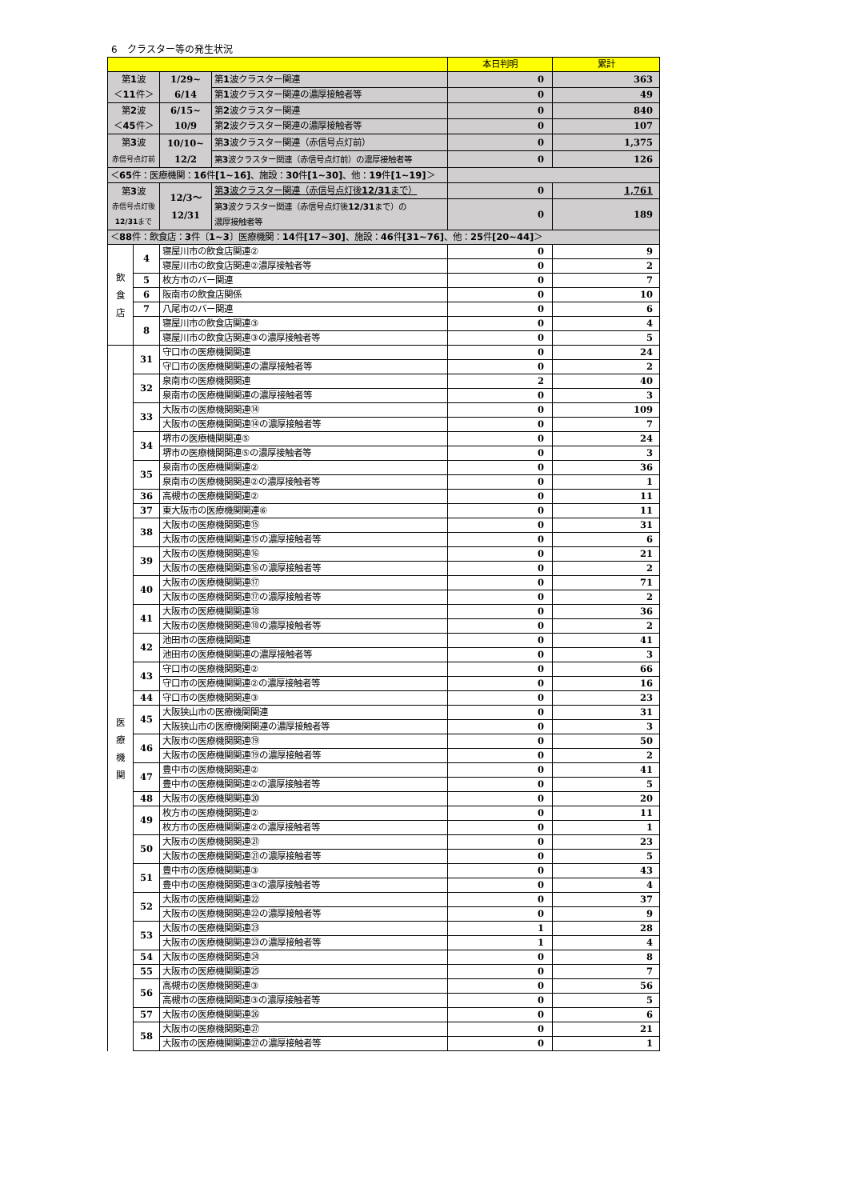6　クラスター等の発生状況
| | | | | 本日判明 | 累計 |
| --- | --- | --- | --- | --- | --- |
| 第 1 波 ＜ 11 件＞ | | 1/29~ 6/14 | 第 1 波クラスター関連 | 0 | 363 |
| | | | 第 1 波クラスター関連の濃厚接触者等 | 0 | 49 |
| 第 2 波 ＜ 45 件＞ | | 6/15~ 10/9 | 第 2 波クラスター関連 | 0 | 840 |
| | | | 第 2 波クラスター関連の濃厚接触者等 | 0 | 107 |
| 第 3 波 赤信号点灯前 | | 10/10~ 12/2 | 第 3 波クラスター関連（赤信号点灯前） | 0 | 1,375 |
| | | | 第 3 波クラスター関連（赤信号点灯前）の濃厚接触者等 | 0 | 126 |
| ＜ 65 件：医療機関： 16 件 [1~16] 、施設： 30 件 [1~30] 、他： 19 件 [1~19] ＞ | | | | | |
| 第 3 波 赤信号点灯後 12/31 まで | | 12/3～ 12/31 | 第 3 波クラスター関連（赤信号点灯後 12/31 まで） | 0 | 1,761 |
| | | | 第 3 波クラスター関連（赤信号点灯後 12/31 まで）の 濃厚接触者等 | 0 | 189 |
| ＜ 88 件：飲食店： 3 件〔 1~3 〕医療機関： 14 件 [17~30] 、施設： 46 件 [31~76] 、他： 25 件 [20~44] ＞ | | | | | |
| 飲 食 店 | 4 | 寝屋川市の飲食店関連② | | 0 | 9 |
| | | 寝屋川市の飲食店関連②濃厚接触者等 | | 0 | 2 |
| | 5 | 枚方市のバー関連 | | 0 | 7 |
| | 6 | 阪南市の飲食店関係 | | 0 | 10 |
| | 7 | 八尾市のバー関連 | | 0 | 6 |
| | 8 | 寝屋川市の飲食店関連③ | | 0 | 4 |
| | | 寝屋川市の飲食店関連③の濃厚接触者等 | | 0 | 5 |
| 医 療 機 関 | 31 | 守口市の医療機関関連 | | 0 | 24 |
| | | 守口市の医療機関関連の濃厚接触者等 | | 0 | 2 |
| | 32 | 泉南市の医療機関関連 | | 2 | 40 |
| | | 泉南市の医療機関関連の濃厚接触者等 | | 0 | 3 |
| | 33 | 大阪市の医療機関関連⑭ | | 0 | 109 |
| | | 大阪市の医療機関関連⑭の濃厚接触者等 | | 0 | 7 |
| | 34 | 堺市の医療機関関連⑤ | | 0 | 24 |
| | | 堺市の医療機関関連⑤の濃厚接触者等 | | 0 | 3 |
| | 35 | 泉南市の医療機関関連② | | 0 | 36 |
| | | 泉南市の医療機関関連②の濃厚接触者等 | | 0 | 1 |
| | 36 | 高槻市の医療機関関連② | | 0 | 11 |
| | 37 | 東大阪市の医療機関関連⑥ | | 0 | 11 |
| | 38 | 大阪市の医療機関関連⑮ | | 0 | 31 |
| | | 大阪市の医療機関関連⑮の濃厚接触者等 | | 0 | 6 |
| | 39 | 大阪市の医療機関関連⑯ | | 0 | 21 |
| | | 大阪市の医療機関関連⑯の濃厚接触者等 | | 0 | 2 |
| | 40 | 大阪市の医療機関関連⑰ | | 0 | 71 |
| | | 大阪市の医療機関関連⑰の濃厚接触者等 | | 0 | 2 |
| | 41 | 大阪市の医療機関関連⑱ | | 0 | 36 |
| | | 大阪市の医療機関関連⑱の濃厚接触者等 | | 0 | 2 |
| | 42 | 池田市の医療機関関連 | | 0 | 41 |
| | | 池田市の医療機関関連の濃厚接触者等 | | 0 | 3 |
| | 43 | 守口市の医療機関関連② | | 0 | 66 |
| | | 守口市の医療機関関連②の濃厚接触者等 | | 0 | 16 |
| | 44 | 守口市の医療機関関連③ | | 0 | 23 |
| | 45 | 大阪狭山市の医療機関関連 | | 0 | 31 |
| | | 大阪狭山市の医療機関関連の濃厚接触者等 | | 0 | 3 |
| | 46 | 大阪市の医療機関関連⑲ | | 0 | 50 |
| | | 大阪市の医療機関関連⑲の濃厚接触者等 | | 0 | 2 |
| | 47 | 豊中市の医療機関関連② | | 0 | 41 |
| | | 豊中市の医療機関関連②の濃厚接触者等 | | 0 | 5 |
| | 48 | 大阪市の医療機関関連⑳ | | 0 | 20 |
| | 49 | 枚方市の医療機関関連② | | 0 | 11 |
| | | 枚方市の医療機関関連②の濃厚接触者等 | | 0 | 1 |
| | 50 | 大阪市の医療機関関連㉑ | | 0 | 23 |
| | | 大阪市の医療機関関連㉑の濃厚接触者等 | | 0 | 5 |
| | 51 | 豊中市の医療機関関連③ | | 0 | 43 |
| | | 豊中市の医療機関関連③の濃厚接触者等 | | 0 | 4 |
| | 52 | 大阪市の医療機関関連㉒ | | 0 | 37 |
| | | 大阪市の医療機関関連㉒の濃厚接触者等 | | 0 | 9 |
| | 53 | 大阪市の医療機関関連㉓ | | 1 | 28 |
| | | 大阪市の医療機関関連㉓の濃厚接触者等 | | 1 | 4 |
| | 54 | 大阪市の医療機関関連㉔ | | 0 | 8 |
| | 55 | 大阪市の医療機関関連㉕ | | 0 | 7 |
| | 56 | 高槻市の医療機関関連③ | | 0 | 56 |
| | | 高槻市の医療機関関連③の濃厚接触者等 | | 0 | 5 |
| | 57 | 大阪市の医療機関関連㉖ | | 0 | 6 |
| | 58 | 大阪市の医療機関関連㉗ | | 0 | 21 |
| | | 大阪市の医療機関関連㉗の濃厚接触者等 | | 0 | 1 |